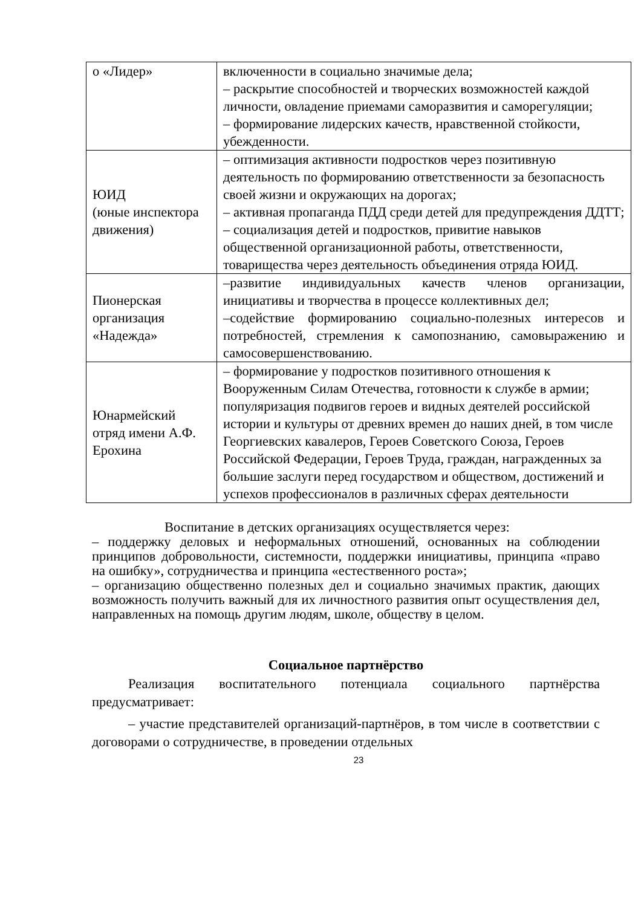| о «Лидер» | включенности в социально значимые дела; – раскрытие способностей и творческих возможностей каждой личности, овладение приемами саморазвития и саморегуляции; – формирование лидерских качеств, нравственной стойкости, убежденности. |
| ЮИД (юные инспектора движения) | – оптимизация активности подростков через позитивную деятельность по формированию ответственности за безопасность своей жизни и окружающих на дорогах; – активная пропаганда ПДД среди детей для предупреждения ДДТТ; – социализация детей и подростков, привитие навыков общественной организационной работы, ответственности, товарищества через деятельность объединения отряда ЮИД. |
| Пионерская организация «Надежда» | –развитие индивидуальных качеств членов организации, инициативы и творчества в процессе коллективных дел; –содействие формированию социально-полезных интересов и потребностей, стремления к самопознанию, самовыражению и самосовершенствованию. |
| Юнармейский отряд имени А.Ф. Ерохина | – формирование у подростков позитивного отношения к Вооруженным Силам Отечества, готовности к службе в армии; популяризация подвигов героев и видных деятелей российской истории и культуры от древних времен до наших дней, в том числе Георгиевских кавалеров, Героев Советского Союза, Героев Российской Федерации, Героев Труда, граждан, награжденных за большие заслуги перед государством и обществом, достижений и успехов профессионалов в различных сферах деятельности |
Воспитание в детских организациях осуществляется через:
– поддержку деловых и неформальных отношений, основанных на соблюдении принципов добровольности, системности, поддержки инициативы, принципа «право на ошибку», сотрудничества и принципа «естественного роста»;
– организацию общественно полезных дел и социально значимых практик, дающих возможность получить важный для их личностного развития опыт осуществления дел, направленных на помощь другим людям, школе, обществу в целом.
Социальное партнёрство
Реализация воспитательного потенциала социального партнёрства предусматривает:
– участие представителей организаций-партнёров, в том числе в соответствии с договорами о сотрудничестве, в проведении отдельных
23